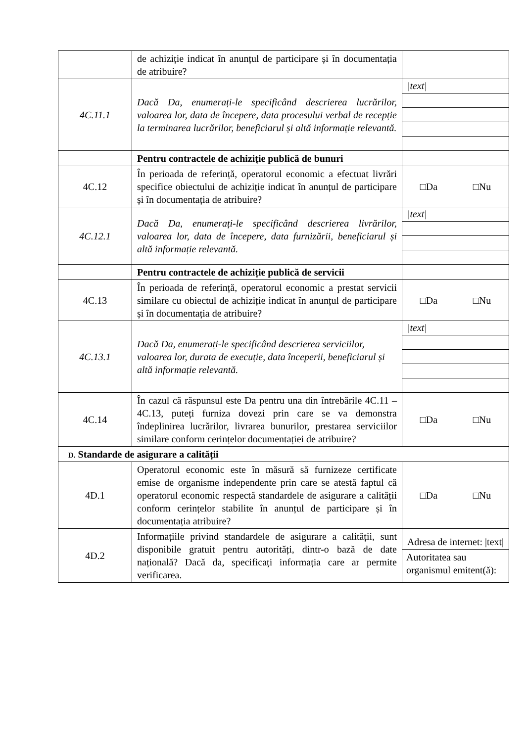| | de achiziție indicat în anunțul de participare și în documentația de atribuire? | |
| 4C.11.1 | Dacă Da, enumerați-le specificând descrierea lucrărilor, valoarea lor, data de începere, data procesului verbal de recepție la terminarea lucrărilor, beneficiarul și altă informație relevantă. | /text/ |
| | Pentru contractele de achiziție publică de bunuri | |
| 4C.12 | În perioada de referință, operatorul economic a efectuat livrări specifice obiectului de achiziție indicat în anunțul de participare și în documentația de atribuire? | □Da □Nu |
| 4C.12.1 | Dacă Da, enumerați-le specificând descrierea livrărilor, valoarea lor, data de începere, data furnizării, beneficiarul și altă informație relevantă. | /text/ |
| | Pentru contractele de achiziție publică de servicii | |
| 4C.13 | În perioada de referință, operatorul economic a prestat servicii similare cu obiectul de achiziție indicat în anunțul de participare și în documentația de atribuire? | □Da □Nu |
| 4C.13.1 | Dacă Da, enumerați-le specificând descrierea serviciilor, valoarea lor, durata de execuție, data începerii, beneficiarul și altă informație relevantă. | /text/ |
| 4C.14 | În cazul că răspunsul este Da pentru una din întrebările 4C.11 – 4C.13, puteți furniza dovezi prin care se va demonstra îndeplinirea lucrărilor, livrarea bunurilor, prestarea serviciilor similare conform cerințelor documentației de atribuire? | □Da □Nu |
| D. Standarde de asigurare a calității | | |
| 4D.1 | Operatorul economic este în măsură să furnizeze certificate emise de organisme independente prin care se atestă faptul că operatorul economic respectă standardele de asigurare a calității conform cerințelor stabilite în anunțul de participare și în documentația atribuire? | □Da □Nu |
| 4D.2 | Informațiile privind standardele de asigurare a calității, sunt disponibile gratuit pentru autorități, dintr-o bază de date națională? Dacă da, specificați informația care ar permite verificarea. | Adresa de internet: /text/ Autoritatea sau organismul emitent(ă): |